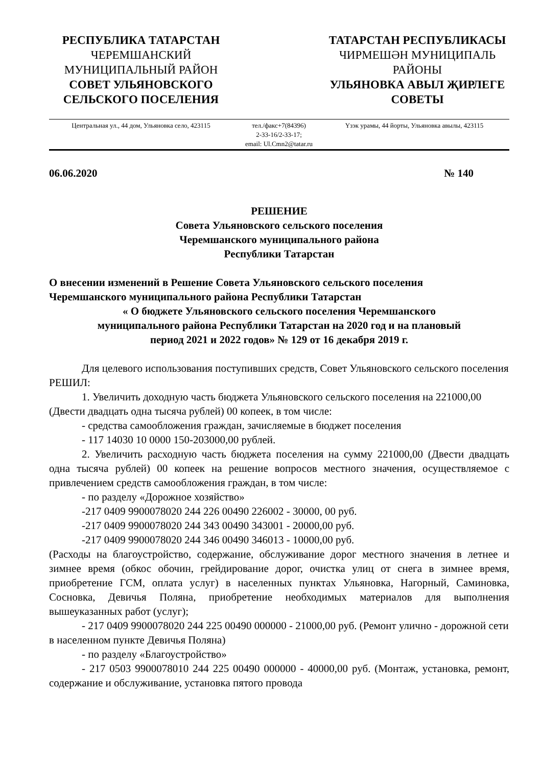РЕСПУБЛИКА ТАТАРСТАН
ЧЕРЕМШАНСКИЙ
МУНИЦИПАЛЬНЫЙ РАЙОН
СОВЕТ УЛЬЯНОВСКОГО
СЕЛЬСКОГО ПОСЕЛЕНИЯ
ТАТАРСТАН РЕСПУБЛИКАСЫ
ЧИРМЕШӘН МУНИЦИПАЛЬ
РАЙОНЫ
УЛЬЯНОВКА АВЫЛ ҖИРЛЕГЕ
СОВЕТЫ
Центральная ул., 44 дом, Ульяновка село, 423115
тел./факс+7(84396)
2-33-16/2-33-17;
email: Ul.Cmn2@tatar.ru
Үзэк урамы, 44 йорты, Ульяновка авылы, 423115
06.06.2020 № 140
РЕШЕНИЕ
Совета Ульяновского сельского поселения
Черемшанского муниципального района
Республики Татарстан
О внесении изменений в Решение Совета Ульяновского сельского поселения
Черемшанского муниципального района Республики Татарстан
« О бюджете Ульяновского сельского поселения Черемшанского
муниципального района Республики Татарстан на 2020 год и на плановый
период 2021 и 2022 годов» № 129 от 16 декабря 2019 г.
Для целевого использования поступивших средств, Совет Ульяновского сельского поселения РЕШИЛ:
1. Увеличить доходную часть бюджета Ульяновского сельского поселения на 221000,00 (Двести двадцать одна тысяча рублей) 00 копеек, в том числе:
- средства самообложения граждан, зачисляемые в бюджет поселения
- 117 14030 10 0000 150-203000,00 рублей.
2. Увеличить расходную часть бюджета поселения на сумму 221000,00 (Двести двадцать одна тысяча рублей) 00 копеек на решение вопросов местного значения, осуществляемое с привлечением средств самообложения граждан, в том числе:
- по разделу «Дорожное хозяйство»
-217 0409 9900078020 244 226 00490 226002 - 30000, 00 руб.
-217 0409 9900078020 244 343 00490 343001 - 20000,00 руб.
-217 0409 9900078020 244 346 00490 346013 - 10000,00 руб.
(Расходы на благоустройство, содержание, обслуживание дорог местного значения в летнее и зимнее время (обкос обочин, грейдирование дорог, очистка улиц от снега в зимнее время, приобретение ГСМ, оплата услуг) в населенных пунктах Ульяновка, Нагорный, Саминовка, Сосновка, Девичья Поляна, приобретение необходимых материалов для выполнения вышеуказанных работ (услуг);
- 217 0409 9900078020 244 225 00490 000000 - 21000,00 руб. (Ремонт улично - дорожной сети в населенном пункте Девичья Поляна)
- по разделу «Благоустройство»
- 217 0503 9900078010 244 225 00490 000000 - 40000,00 руб. (Монтаж, установка, ремонт, содержание и обслуживание, установка пятого провода